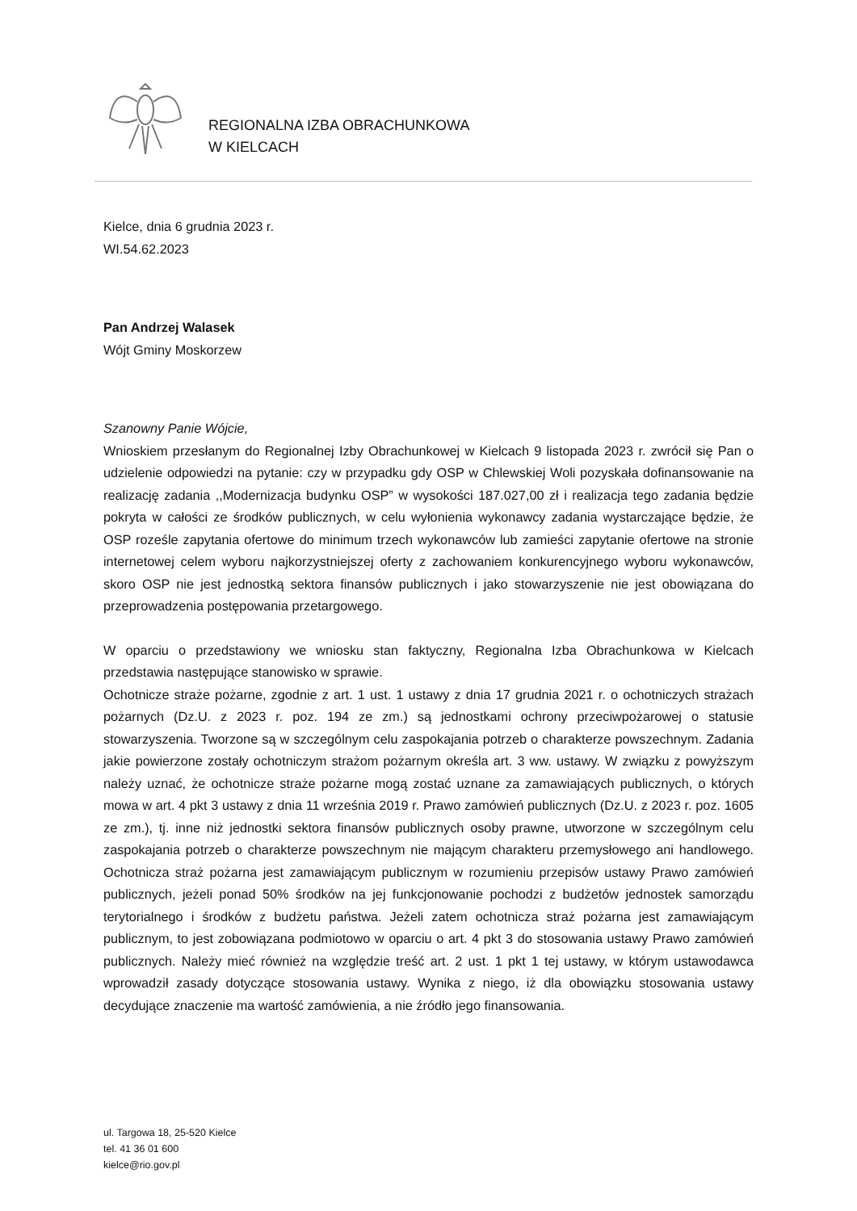REGIONALNA IZBA OBRACHUNKOWA
W KIELCACH
Kielce, dnia 6 grudnia 2023 r.
WI.54.62.2023
Pan Andrzej Walasek
Wójt Gminy Moskorzew
Szanowny Panie Wójcie,
Wnioskiem przesłanym do Regionalnej Izby Obrachunkowej w Kielcach 9 listopada 2023 r. zwrócił się Pan o udzielenie odpowiedzi na pytanie: czy w przypadku gdy OSP w Chlewskiej Woli pozyskała dofinansowanie na realizację zadania ,,Modernizacja budynku OSP” w wysokości 187.027,00 zł i realizacja tego zadania będzie pokryta w całości ze środków publicznych, w celu wyłonienia wykonawcy zadania wystarczające będzie, że OSP roześle zapytania ofertowe do minimum trzech wykonawców lub zamieści zapytanie ofertowe na stronie internetowej celem wyboru najkorzystniejszej oferty z zachowaniem konkurencyjnego wyboru wykonawców, skoro OSP nie jest jednostką sektora finansów publicznych i jako stowarzyszenie nie jest obowiązana do przeprowadzenia postępowania przetargowego.
W oparciu o przedstawiony we wniosku stan faktyczny, Regionalna Izba Obrachunkowa w Kielcach przedstawia następujące stanowisko w sprawie.
Ochotnicze straże pożarne, zgodnie z art. 1 ust. 1 ustawy z dnia 17 grudnia 2021 r. o ochotniczych strażach pożarnych (Dz.U. z 2023 r. poz. 194 ze zm.) są jednostkami ochrony przeciwpożarowej o statusie stowarzyszenia. Tworzone są w szczególnym celu zaspokajania potrzeb o charakterze powszechnym. Zadania jakie powierzone zostały ochotniczym strażom pożarnym określa art. 3 ww. ustawy. W związku z powyższym należy uznać, że ochotnicze straże pożarne mogą zostać uznane za zamawiających publicznych, o których mowa w art. 4 pkt 3 ustawy z dnia 11 września 2019 r. Prawo zamówień publicznych (Dz.U. z 2023 r. poz. 1605 ze zm.), tj. inne niż jednostki sektora finansów publicznych osoby prawne, utworzone w szczególnym celu zaspokajania potrzeb o charakterze powszechnym nie mającym charakteru przemysłowego ani handlowego. Ochotnicza straż pożarna jest zamawiającym publicznym w rozumieniu przepisów ustawy Prawo zamówień publicznych, jeżeli ponad 50% środków na jej funkcjonowanie pochodzi z budżetów jednostek samorządu terytorialnego i środków z budżetu państwa. Jeżeli zatem ochotnicza straż pożarna jest zamawiającym publicznym, to jest zobowiązana podmiotowo w oparciu o art. 4 pkt 3 do stosowania ustawy Prawo zamówień publicznych. Należy mieć również na względzie treść art. 2 ust. 1 pkt 1 tej ustawy, w którym ustawodawca wprowadził zasady dotyczące stosowania ustawy. Wynika z niego, iż dla obowiązku stosowania ustawy decydujące znaczenie ma wartość zamówienia, a nie źródło jego finansowania.
ul. Targowa 18, 25-520 Kielce
tel. 41 36 01 600
kielce@rio.gov.pl